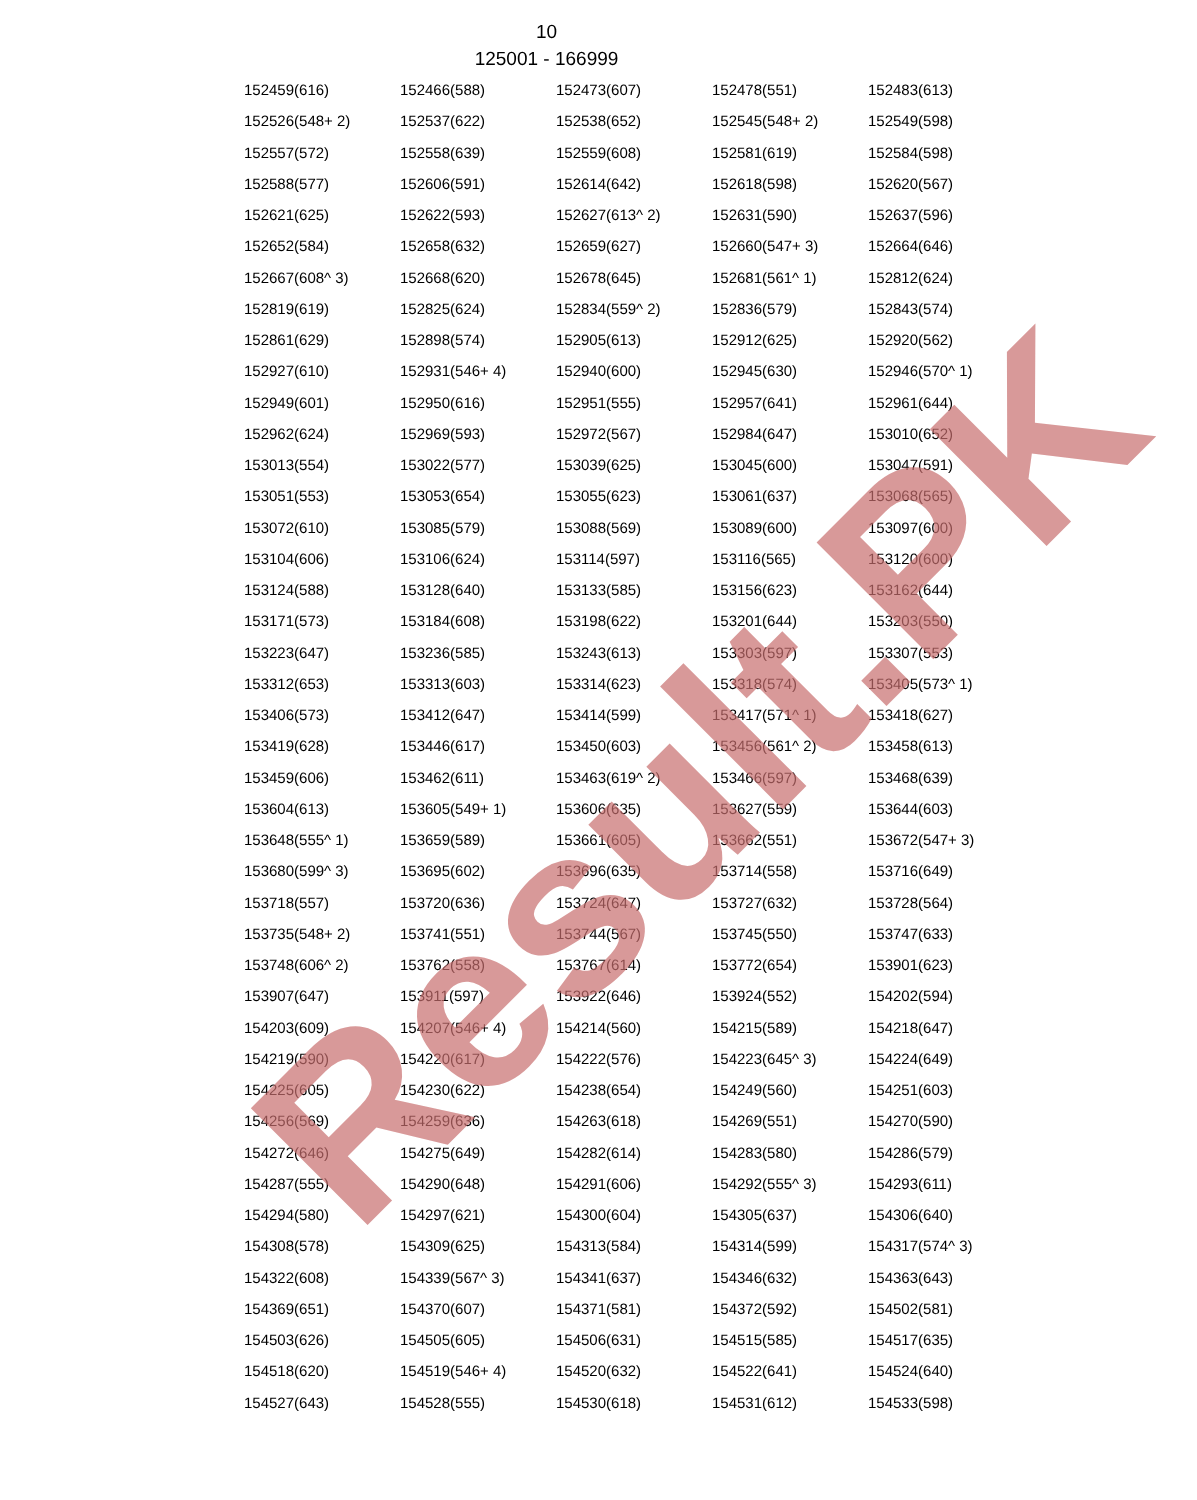10
125001 - 166999
| 152459(616) | 152466(588) | 152473(607) | 152478(551) | 152483(613) |
| 152526(548+ 2) | 152537(622) | 152538(652) | 152545(548+ 2) | 152549(598) |
| 152557(572) | 152558(639) | 152559(608) | 152581(619) | 152584(598) |
| 152588(577) | 152606(591) | 152614(642) | 152618(598) | 152620(567) |
| 152621(625) | 152622(593) | 152627(613^ 2) | 152631(590) | 152637(596) |
| 152652(584) | 152658(632) | 152659(627) | 152660(547+ 3) | 152664(646) |
| 152667(608^ 3) | 152668(620) | 152678(645) | 152681(561^ 1) | 152812(624) |
| 152819(619) | 152825(624) | 152834(559^ 2) | 152836(579) | 152843(574) |
| 152861(629) | 152898(574) | 152905(613) | 152912(625) | 152920(562) |
| 152927(610) | 152931(546+ 4) | 152940(600) | 152945(630) | 152946(570^ 1) |
| 152949(601) | 152950(616) | 152951(555) | 152957(641) | 152961(644) |
| 152962(624) | 152969(593) | 152972(567) | 152984(647) | 153010(652) |
| 153013(554) | 153022(577) | 153039(625) | 153045(600) | 153047(591) |
| 153051(553) | 153053(654) | 153055(623) | 153061(637) | 153068(565) |
| 153072(610) | 153085(579) | 153088(569) | 153089(600) | 153097(600) |
| 153104(606) | 153106(624) | 153114(597) | 153116(565) | 153120(600) |
| 153124(588) | 153128(640) | 153133(585) | 153156(623) | 153162(644) |
| 153171(573) | 153184(608) | 153198(622) | 153201(644) | 153203(550) |
| 153223(647) | 153236(585) | 153243(613) | 153303(597) | 153307(553) |
| 153312(653) | 153313(603) | 153314(623) | 153318(574) | 153405(573^ 1) |
| 153406(573) | 153412(647) | 153414(599) | 153417(571^ 1) | 153418(627) |
| 153419(628) | 153446(617) | 153450(603) | 153456(561^ 2) | 153458(613) |
| 153459(606) | 153462(611) | 153463(619^ 2) | 153466(597) | 153468(639) |
| 153604(613) | 153605(549+ 1) | 153606(635) | 153627(559) | 153644(603) |
| 153648(555^ 1) | 153659(589) | 153661(605) | 153662(551) | 153672(547+ 3) |
| 153680(599^ 3) | 153695(602) | 153696(635) | 153714(558) | 153716(649) |
| 153718(557) | 153720(636) | 153724(647) | 153727(632) | 153728(564) |
| 153735(548+ 2) | 153741(551) | 153744(567) | 153745(550) | 153747(633) |
| 153748(606^ 2) | 153762(558) | 153767(614) | 153772(654) | 153901(623) |
| 153907(647) | 153911(597) | 153922(646) | 153924(552) | 154202(594) |
| 154203(609) | 154207(546+ 4) | 154214(560) | 154215(589) | 154218(647) |
| 154219(590) | 154220(617) | 154222(576) | 154223(645^ 3) | 154224(649) |
| 154225(605) | 154230(622) | 154238(654) | 154249(560) | 154251(603) |
| 154256(569) | 154259(636) | 154263(618) | 154269(551) | 154270(590) |
| 154272(646) | 154275(649) | 154282(614) | 154283(580) | 154286(579) |
| 154287(555) | 154290(648) | 154291(606) | 154292(555^ 3) | 154293(611) |
| 154294(580) | 154297(621) | 154300(604) | 154305(637) | 154306(640) |
| 154308(578) | 154309(625) | 154313(584) | 154314(599) | 154317(574^ 3) |
| 154322(608) | 154339(567^ 3) | 154341(637) | 154346(632) | 154363(643) |
| 154369(651) | 154370(607) | 154371(581) | 154372(592) | 154502(581) |
| 154503(626) | 154505(605) | 154506(631) | 154515(585) | 154517(635) |
| 154518(620) | 154519(546+ 4) | 154520(632) | 154522(641) | 154524(640) |
| 154527(643) | 154528(555) | 154530(618) | 154531(612) | 154533(598) |
Result.PK